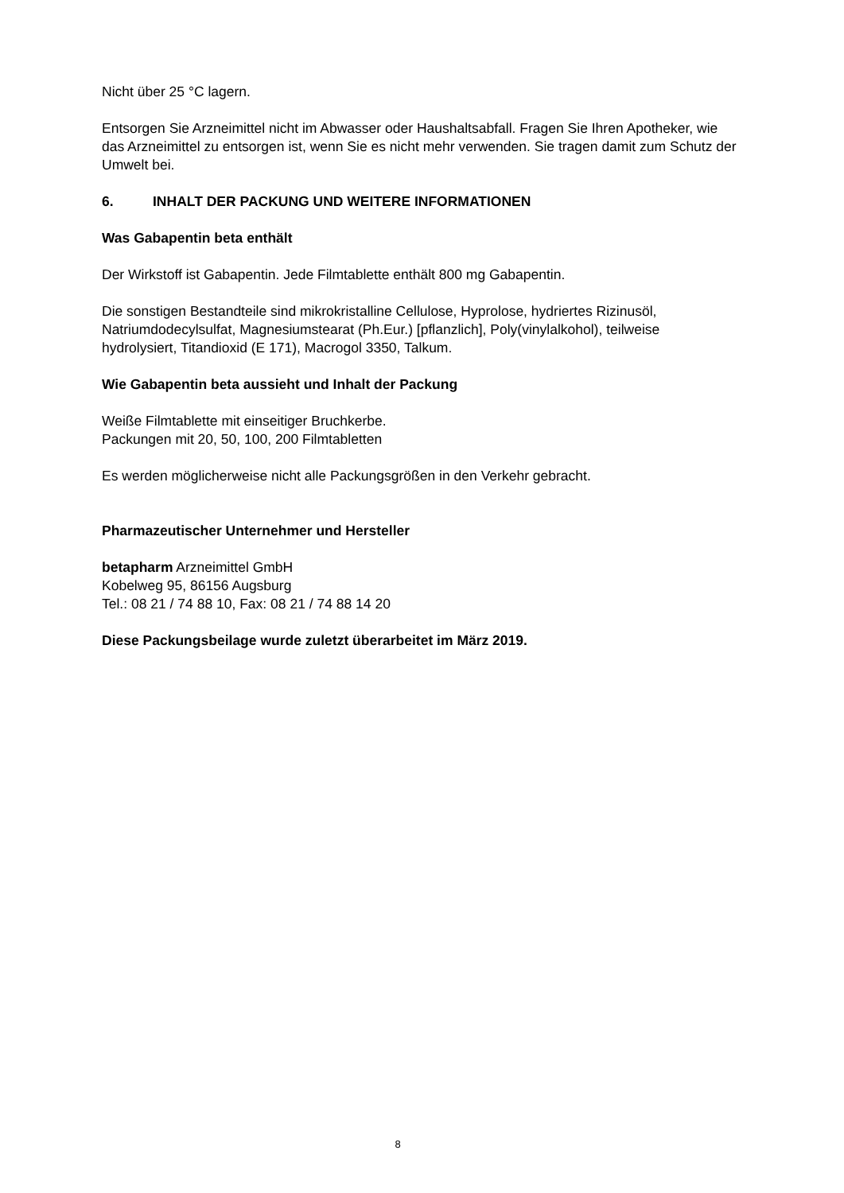Nicht über 25 °C lagern.
Entsorgen Sie Arzneimittel nicht im Abwasser oder Haushaltsabfall. Fragen Sie Ihren Apotheker, wie das Arzneimittel zu entsorgen ist, wenn Sie es nicht mehr verwenden. Sie tragen damit zum Schutz der Umwelt bei.
6. INHALT DER PACKUNG UND WEITERE INFORMATIONEN
Was Gabapentin beta enthält
Der Wirkstoff ist Gabapentin. Jede Filmtablette enthält 800 mg Gabapentin.
Die sonstigen Bestandteile sind mikrokristalline Cellulose, Hyprolose, hydriertes Rizinusöl, Natriumdodecylsulfat, Magnesiumstearat (Ph.Eur.) [pflanzlich], Poly(vinylalkohol), teilweise hydrolysiert, Titandioxid (E 171), Macrogol 3350, Talkum.
Wie Gabapentin beta aussieht und Inhalt der Packung
Weiße Filmtablette mit einseitiger Bruchkerbe.
Packungen mit 20, 50, 100, 200 Filmtabletten
Es werden möglicherweise nicht alle Packungsgrößen in den Verkehr gebracht.
Pharmazeutischer Unternehmer und Hersteller
betapharm Arzneimittel GmbH
Kobelweg 95, 86156 Augsburg
Tel.: 08 21 / 74 88 10, Fax: 08 21 / 74 88 14 20
Diese Packungsbeilage wurde zuletzt überarbeitet im März 2019.
8